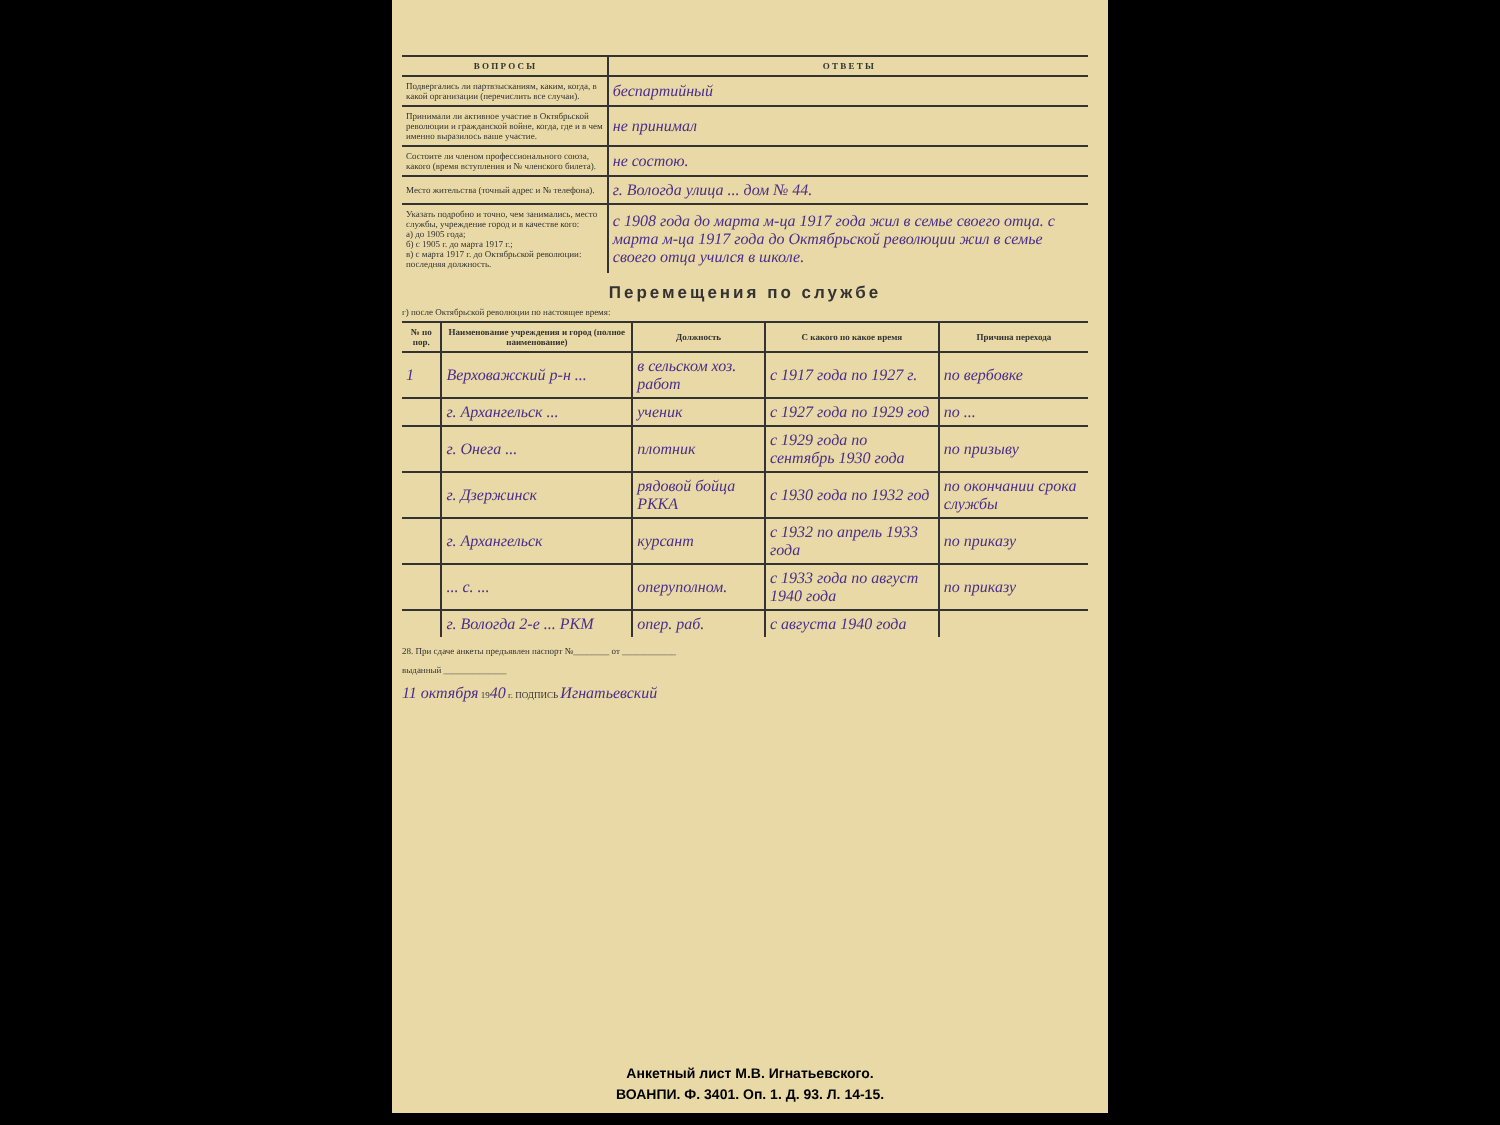| В О П Р О С Ы | О Т В Е Т Ы |
| --- | --- |
| Подвергались ли партвзысканиям, каким, когда, в какой организации (перечислить все случаи). | беспартийный |
| Принимали ли активное участие в Октябрьской революции и гражданской войне, когда, где и в чем именно выразилось ваше участие. | не принимал |
| Состоите ли членом профессионального союза, какого (время вступления и № членского билета). | не состою. |
| Место жительства (точный адрес и № телефона). | г. Вологда улица ... дом № 44. |
| Указать подробно и точно, чем занимались, место службы, учреждение город и в качестве кого: а) до 1905 года; б) с 1905 г. до марта 1917 г.; в) с марта 1917 г. до Октябрьской революции: последняя должность. | с 1908 года до марта м-ца 1917 года жил в семье своего отца. с марта м-ца 1917 года до Октябрьской революции жил в семье своего отца учился в школе. |
Перемещения по службе
г) после Октябрьской революции по настоящее время:
| № по пор. | Наименование учреждения и город (полное наименование) | Должность | С какого по какое время | Причина перехода |
| --- | --- | --- | --- | --- |
| 1 | Верховажский р-н ... | в сельском хоз. работ | с 1917 года по 1927 г. | по вербовке |
| | г. Архангельск ... | ученик | с 1927 года по 1929 год | по ... |
| | г. Онега ... | плотник | с 1929 года по сентябрь 1930 года | по призыву |
| | г. Дзержинск | рядовой бойца РККА | с 1930 года по 1932 год | по окончании срока службы |
| | г. Архангельск | курсант | с 1932 по апрель 1933 года | по приказу |
| | ... с. ... | оперуполном. | с 1933 года по август 1940 года | по приказу |
| | г. Вологда 2-е ... РКМ | опер. раб. | с августа 1940 года | |
28. При сдаче анкеты предъявлен паспорт №________ от ____________
выданный ______________
11 октября 1940 г. ПОДПИСЬ Игнатьевский
Анкетный лист М.В. Игнатьевского.
ВОАНПИ. Ф. 3401. Оп. 1. Д. 93. Л. 14-15.